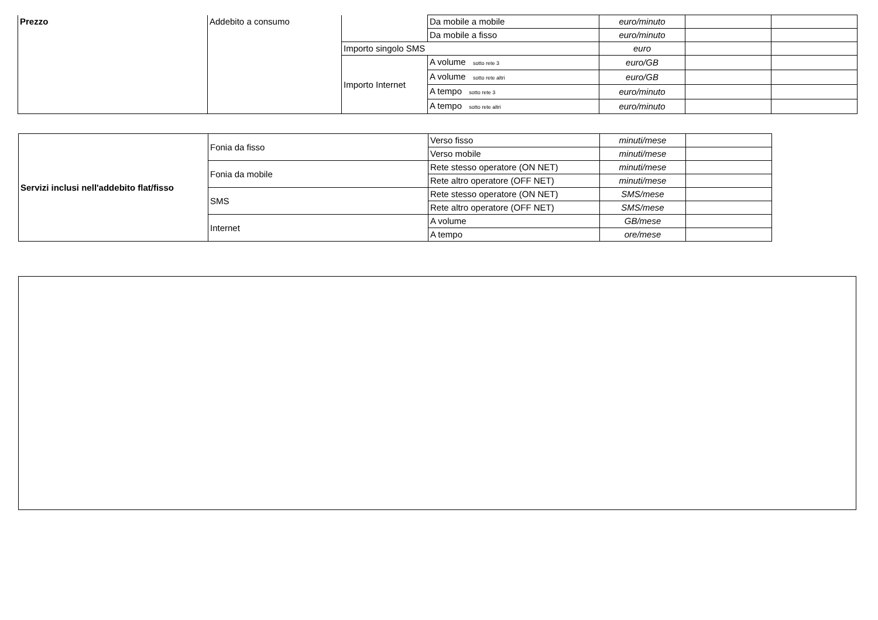| Prezzo | Addebito a consumo | | Da mobile a mobile | euro/minuto | | |
| | | | Da mobile a fisso | euro/minuto | | |
| | | Importo singolo SMS | | euro | | |
| | | Importo Internet | A volume sotto rete 3 | euro/GB | | |
| | | | A volume sotto rete altri | euro/GB | | |
| | | | A tempo sotto rete 3 | euro/minuto | | |
| | | | A tempo sotto rete altri | euro/minuto | | |
| Servizi inclusi nell'addebito flat/fisso | Fonia da fisso | Verso fisso | minuti/mese | |
| | | Verso mobile | minuti/mese | |
| | Fonia da mobile | Rete stesso operatore (ON NET) | minuti/mese | |
| | | Rete altro operatore (OFF NET) | minuti/mese | |
| | SMS | Rete stesso operatore (ON NET) | SMS/mese | |
| | | Rete altro operatore (OFF NET) | SMS/mese | |
| | Internet | A volume | GB/mese | |
| | | A tempo | ore/mese | |